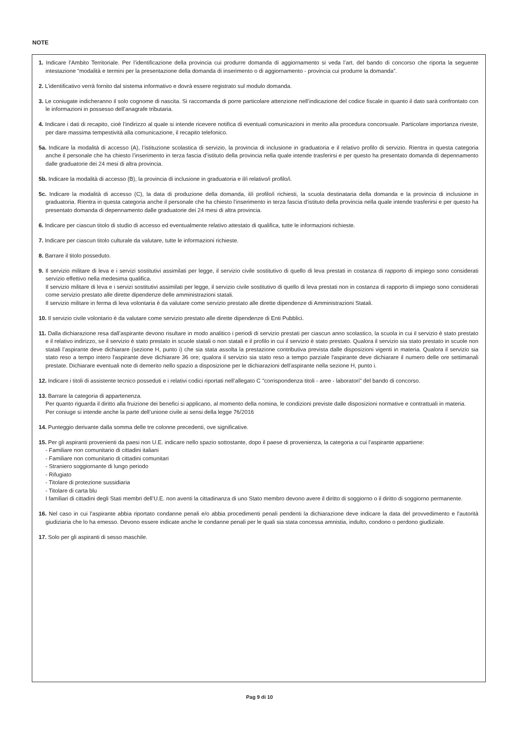NOTE
1. Indicare l’Ambito Territoriale. Per l’identificazione della provincia cui produrre domanda di aggiornamento si veda l’art. del bando di concorso che riporta la seguente intestazione “modalità e termini per la presentazione della domanda di inserimento o di aggiornamento - provincia cui produrre la domanda”.
2. L’identificativo verrà fornito dal sistema informativo e dovrà essere registrato sul modulo domanda.
3. Le coniugate indicheranno il solo cognome di nascita. Si raccomanda di porre particolare attenzione nell’indicazione del codice fiscale in quanto il dato sarà confrontato con le informazioni in possesso dell’anagrafe tributaria.
4. Indicare i dati di recapito, cioè l’indirizzo al quale si intende ricevere notifica di eventuali comunicazioni in merito alla procedura concorsuale. Particolare importanza riveste, per dare massima tempestività alla comunicazione, il recapito telefonico.
5a. Indicare la modalità di accesso (A), l’istituzione scolastica di servizio, la provincia di inclusione in graduatoria e il relativo profilo di servizio. Rientra in questa categoria anche il personale che ha chiesto l’inserimento in terza fascia d’istituto della provincia nella quale intende trasferirsi e per questo ha presentato domanda di depennamento dalle graduatorie dei 24 mesi di altra provincia.
5b. Indicare la modalità di accesso (B), la provincia di inclusione in graduatoria e il/i relativo/i profilo/i.
5c. Indicare la modalità di accesso (C), la data di produzione della domanda, il/i profilo/i richiesti, la scuola destinataria della domanda e la provincia di inclusione in graduatoria. Rientra in questa categoria anche il personale che ha chiesto l’inserimento in terza fascia d’istituto della provincia nella quale intende trasferirsi e per questo ha presentato domanda di depennamento dalle graduatorie dei 24 mesi di altra provincia.
6. Indicare per ciascun titolo di studio di accesso ed eventualmente relativo attestato di qualifica, tutte le informazioni richieste.
7. Indicare per ciascun titolo culturale da valutare, tutte le informazioni richieste.
8. Barrare il titolo posseduto.
9. Il servizio militare di leva e i servizi sostitutivi assimilati per legge, il servizio civile sostitutivo di quello di leva prestati in costanza di rapporto di impiego sono considerati servizio effettivo nella medesima qualifica.
Il servizio militare di leva e i servizi sostitutivi assimilati per legge, il servizio civile sostitutivo di quello di leva prestati non in costanza di rapporto di impiego sono considerati come servizio prestato alle dirette dipendenze delle amministrazioni statali.
Il servizio militare in ferma di leva volontaria è da valutare come servizio prestato alle dirette dipendenze di Amministrazioni Statali.
10. Il servizio civile volontario è da valutare come servizio prestato alle dirette dipendenze di Enti Pubblici.
11. Dalla dichiarazione resa dall’aspirante devono risultare in modo analitico i periodi di servizio prestati per ciascun anno scolastico, la scuola in cui il servizio è stato prestato e il relativo indirizzo, se il servizio è stato prestato in scuole statali o non statali e il profilo in cui il servizio è stato prestato. Qualora il servizio sia stato prestato in scuole non statali l’aspirante deve dichiarare (sezione H, punto i) che sia stata assolta la prestazione contributiva prevista dalle disposizioni vigenti in materia. Qualora il servizio sia stato reso a tempo intero l'aspirante deve dichiarare 36 ore; qualora il servizio sia stato reso a tempo parziale l'aspirante deve dichiarare il numero delle ore settimanali prestate. Dichiarare eventuali note di demerito nello spazio a disposizione per le dichiarazioni dell’aspirante nella sezione H, punto i.
12. Indicare i titoli di assistente tecnico posseduti e i relativi codici riportati nell’allegato C "corrispondenza titoli - aree - laboratori" del bando di concorso.
13. Barrare la categoria di appartenenza.
Per quanto riguarda il diritto alla fruizione dei benefici si applicano, al momento della nomina, le condizioni previste dalle disposizioni normative e contrattuali in materia.
Per coniuge si intende anche la parte dell’unione civile ai sensi della legge 76/2016
14. Punteggio derivante dalla somma delle tre colonne precedenti, ove significative.
15. Per gli aspiranti provenienti da paesi non U.E. indicare nello spazio sottostante, dopo il paese di provenienza, la categoria a cui l’aspirante appartiene:
- Familiare non comunitario di cittadini italiani
- Familiare non comunitario di cittadini comunitari
- Straniero soggiornante di lungo periodo
- Rifugiato
- Titolare di protezione sussidiaria
- Titolare di carta blu
I familiari di cittadini degli Stati membri dell’U.E. non aventi la cittadinanza di uno Stato membro devono avere il diritto di soggiorno o il diritto di soggiorno permanente.
16. Nel caso in cui l'aspirante abbia riportato condanne penali e/o abbia procedimenti penali pendenti la dichiarazione deve indicare la data del provvedimento e l'autorità giudiziaria che lo ha emesso. Devono essere indicate anche le condanne penali per le quali sia stata concessa amnistia, indulto, condono o perdono giudiziale.
17. Solo per gli aspiranti di sesso maschile.
Pag 9 di 10